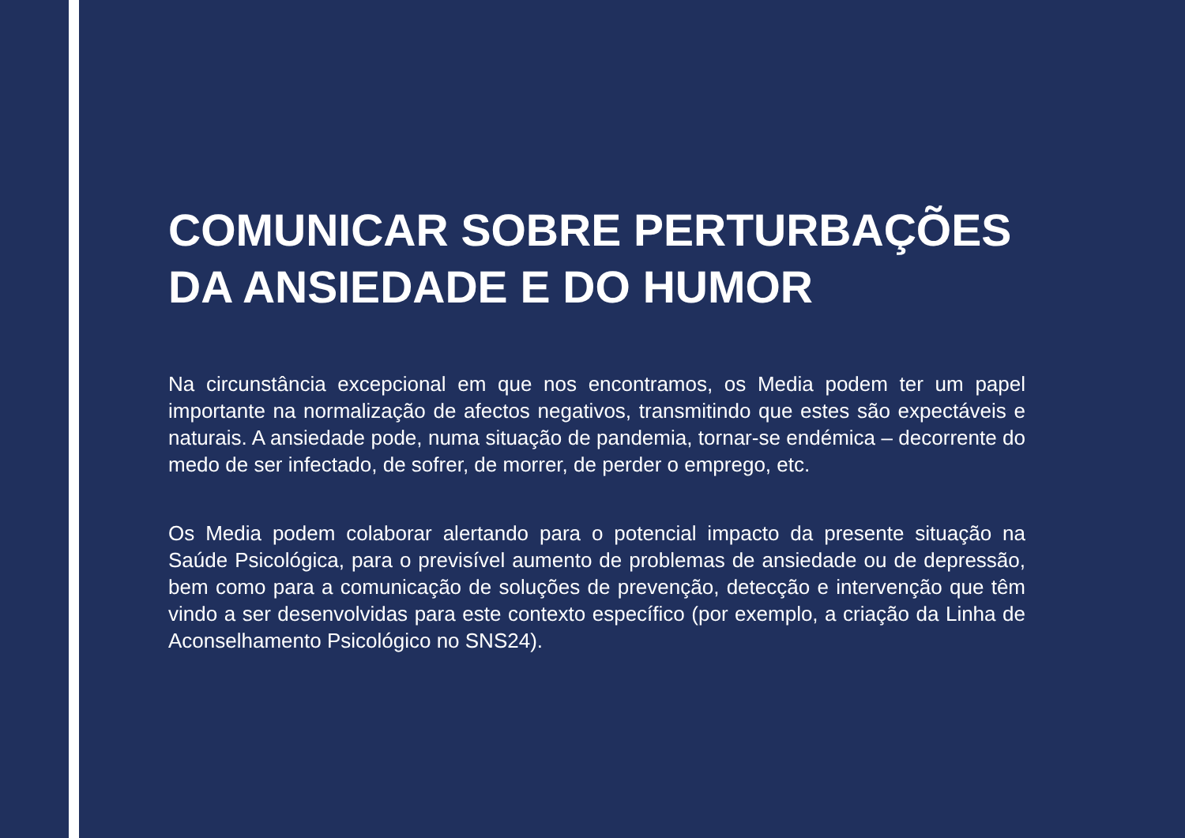COMUNICAR SOBRE PERTURBAÇÕES
DA ANSIEDADE E DO HUMOR
Na circunstância excepcional em que nos encontramos, os Media podem ter um papel importante na normalização de afectos negativos, transmitindo que estes são expectáveis e naturais. A ansiedade pode, numa situação de pandemia, tornar-se endémica – decorrente do medo de ser infectado, de sofrer, de morrer, de perder o emprego, etc.
Os Media podem colaborar alertando para o potencial impacto da presente situação na Saúde Psicológica, para o previsível aumento de problemas de ansiedade ou de depressão, bem como para a comunicação de soluções de prevenção, detecção e intervenção que têm vindo a ser desenvolvidas para este contexto específico (por exemplo, a criação da Linha de Aconselhamento Psicológico no SNS24).